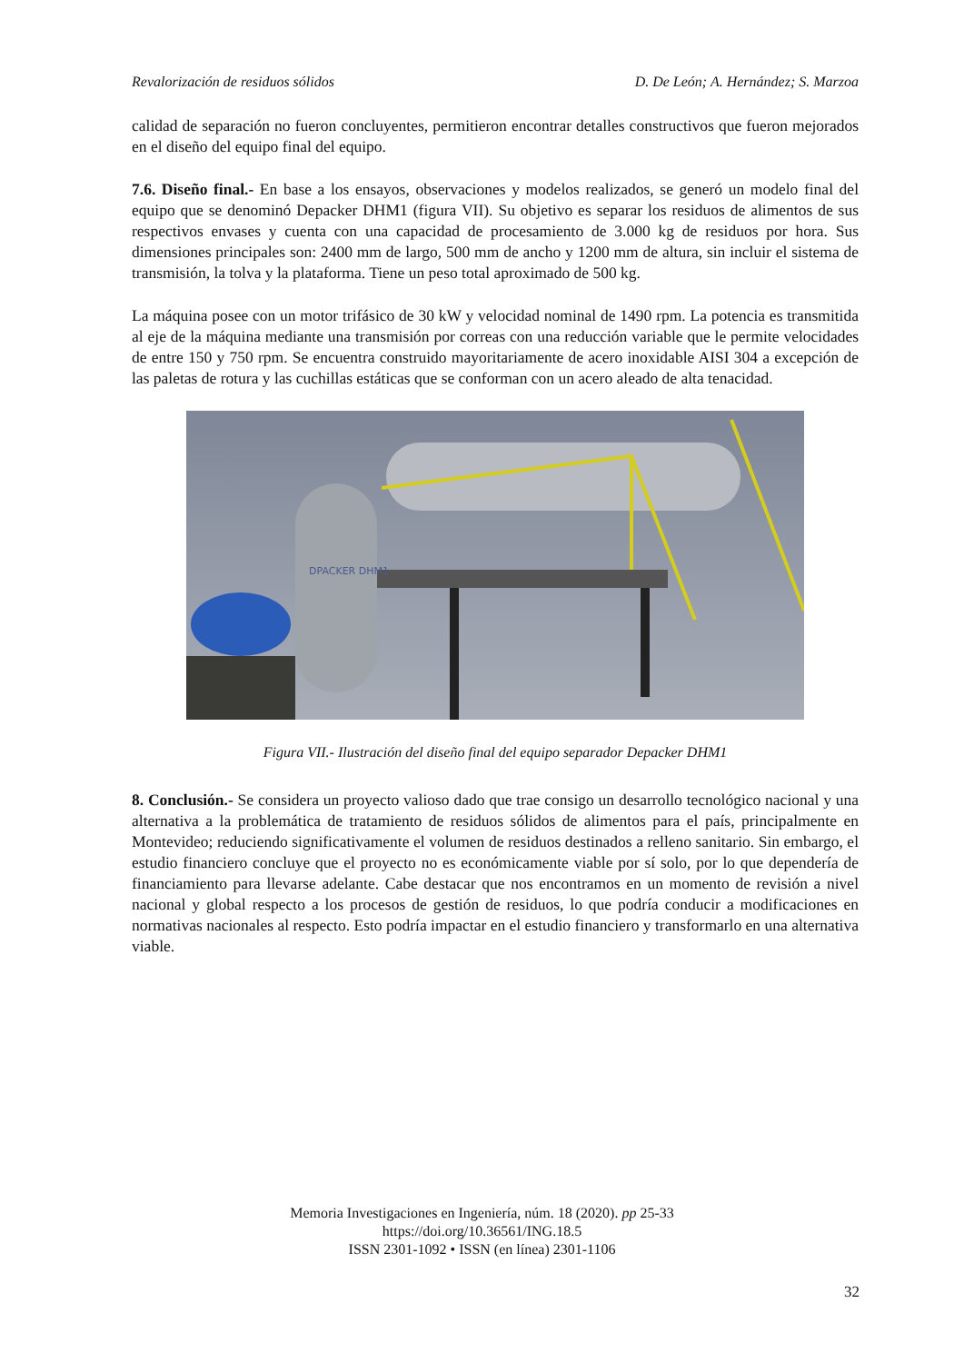Revalorización de residuos sólidos D. De León; A. Hernández; S. Marzoa
calidad de separación no fueron concluyentes, permitieron encontrar detalles constructivos que fueron mejorados en el diseño del equipo final del equipo.
7.6. Diseño final.- En base a los ensayos, observaciones y modelos realizados, se generó un modelo final del equipo que se denominó Depacker DHM1 (figura VII). Su objetivo es separar los residuos de alimentos de sus respectivos envases y cuenta con una capacidad de procesamiento de 3.000 kg de residuos por hora. Sus dimensiones principales son: 2400 mm de largo, 500 mm de ancho y 1200 mm de altura, sin incluir el sistema de transmisión, la tolva y la plataforma. Tiene un peso total aproximado de 500 kg.
La máquina posee con un motor trifásico de 30 kW y velocidad nominal de 1490 rpm. La potencia es transmitida al eje de la máquina mediante una transmisión por correas con una reducción variable que le permite velocidades de entre 150 y 750 rpm. Se encuentra construido mayoritariamente de acero inoxidable AISI 304 a excepción de las paletas de rotura y las cuchillas estáticas que se conforman con un acero aleado de alta tenacidad.
DPACKER DHM1
Figura VII.- Ilustración del diseño final del equipo separador Depacker DHM1
8. Conclusión.- Se considera un proyecto valioso dado que trae consigo un desarrollo tecnológico nacional y una alternativa a la problemática de tratamiento de residuos sólidos de alimentos para el país, principalmente en Montevideo; reduciendo significativamente el volumen de residuos destinados a relleno sanitario. Sin embargo, el estudio financiero concluye que el proyecto no es económicamente viable por sí solo, por lo que dependería de financiamiento para llevarse adelante. Cabe destacar que nos encontramos en un momento de revisión a nivel nacional y global respecto a los procesos de gestión de residuos, lo que podría conducir a modificaciones en normativas nacionales al respecto. Esto podría impactar en el estudio financiero y transformarlo en una alternativa viable.
Memoria Investigaciones en Ingeniería, núm. 18 (2020). pp 25-33
https://doi.org/10.36561/ING.18.5
ISSN 2301-1092 • ISSN (en línea) 2301-1106
32